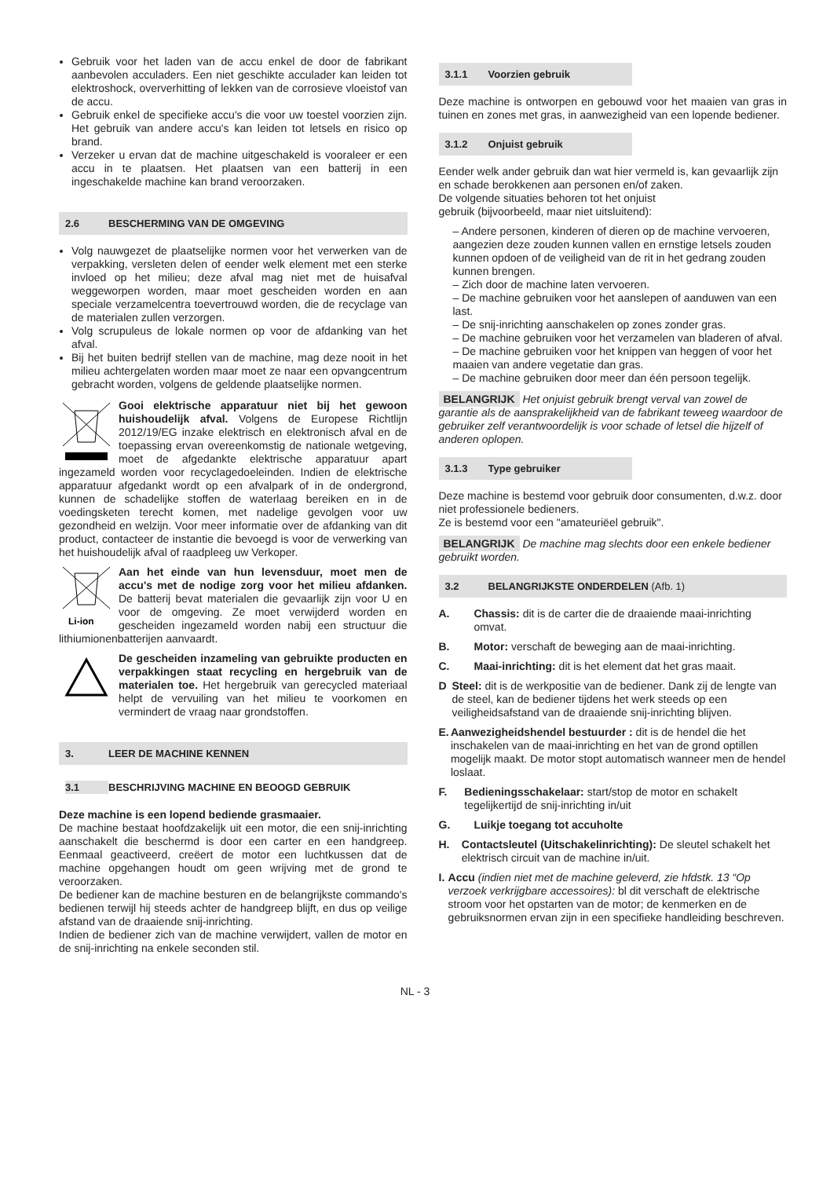Gebruik voor het laden van de accu enkel de door de fabrikant aanbevolen acculaders. Een niet geschikte acculader kan leiden tot elektroshock, oververhitting of lekken van de corrosieve vloeistof van de accu.
Gebruik enkel de specifieke accu's die voor uw toestel voorzien zijn. Het gebruik van andere accu's kan leiden tot letsels en risico op brand.
Verzeker u ervan dat de machine uitgeschakeld is vooraleer er een accu in te plaatsen. Het plaatsen van een batterij in een ingeschakelde machine kan brand veroorzaken.
2.6 BESCHERMING VAN DE OMGEVING
Volg nauwgezet de plaatselijke normen voor het verwerken van de verpakking, versleten delen of eender welk element met een sterke invloed op het milieu; deze afval mag niet met de huisafval weggeworpen worden, maar moet gescheiden worden en aan speciale verzamelcentra toevertrouwd worden, die de recyclage van de materialen zullen verzorgen.
Volg scrupuleus de lokale normen op voor de afdanking van het afval.
Bij het buiten bedrijf stellen van de machine, mag deze nooit in het milieu achtergelaten worden maar moet ze naar een opvangcentrum gebracht worden, volgens de geldende plaatselijke normen.
Gooi elektrische apparatuur niet bij het gewoon huishoudelijk afval. Volgens de Europese Richtlijn 2012/19/EG inzake elektrisch en elektronisch afval en de toepassing ervan overeenkomstig de nationale wetgeving, moet de afgedankte elektrische apparatuur apart ingezameld worden voor recyclagedoeleinden. Indien de elektrische apparatuur afgedankt wordt op een afvalpark of in de ondergrond, kunnen de schadelijke stoffen de waterlaag bereiken en in de voedingsketen terecht komen, met nadelige gevolgen voor uw gezondheid en welzijn. Voor meer informatie over de afdanking van dit product, contacteer de instantie die bevoegd is voor de verwerking van het huishoudelijk afval of raadpleeg uw Verkoper.
Li-ion
Aan het einde van hun levensduur, moet men de accu's met de nodige zorg voor het milieu afdanken. De batterij bevat materialen die gevaarlijk zijn voor U en voor de omgeving. Ze moet verwijderd worden en gescheiden ingezameld worden nabij een structuur die lithiumionenbatterijen aanvaardt.
De gescheiden inzameling van gebruikte producten en verpakkingen staat recycling en hergebruik van de materialen toe. Het hergebruik van gerecycled materiaal helpt de vervuiling van het milieu te voorkomen en vermindert de vraag naar grondstoffen.
3. LEER DE MACHINE KENNEN
3.1 BESCHRIJVING MACHINE EN BEOOGD GEBRUIK
Deze machine is een lopend bediende grasmaaier.
De machine bestaat hoofdzakelijk uit een motor, die een snij-inrichting aanschakelt die beschermd is door een carter en een handgreep. Eenmaal geactiveerd, creëert de motor een luchtkussen dat de machine opgehangen houdt om geen wrijving met de grond te veroorzaken.
De bediener kan de machine besturen en de belangrijkste commando's bedienen terwijl hij steeds achter de handgreep blijft, en dus op veilige afstand van de draaiende snij-inrichting.
Indien de bediener zich van de machine verwijdert, vallen de motor en de snij-inrichting na enkele seconden stil.
3.1.1 Voorzien gebruik
Deze machine is ontworpen en gebouwd voor het maaien van gras in tuinen en zones met gras, in aanwezigheid van een lopende bediener.
3.1.2 Onjuist gebruik
Eender welk ander gebruik dan wat hier vermeld is, kan gevaarlijk zijn en schade berokkenen aan personen en/of zaken.
De volgende situaties behoren tot het onjuist
gebruik (bijvoorbeeld, maar niet uitsluitend):
– Andere personen, kinderen of dieren op de machine vervoeren, aangezien deze zouden kunnen vallen en ernstige letsels zouden kunnen opdoen of de veiligheid van de rit in het gedrang zouden kunnen brengen.
– Zich door de machine laten vervoeren.
– De machine gebruiken voor het aanslepen of aanduwen van een last.
– De snij-inrichting aanschakelen op zones zonder gras.
– De machine gebruiken voor het verzamelen van bladeren of afval.
– De machine gebruiken voor het knippen van heggen of voor het maaien van andere vegetatie dan gras.
– De machine gebruiken door meer dan één persoon tegelijk.
BELANGRIJK Het onjuist gebruik brengt verval van zowel de garantie als de aansprakelijkheid van de fabrikant teweeg waardoor de gebruiker zelf verantwoordelijk is voor schade of letsel die hijzelf of anderen oplopen.
3.1.3 Type gebruiker
Deze machine is bestemd voor gebruik door consumenten, d.w.z. door niet professionele bedieners.
Ze is bestemd voor een "amateuriëel gebruik".
BELANGRIJK De machine mag slechts door een enkele bediener gebruikt worden.
3.2 BELANGRIJKSTE ONDERDELEN (Afb. 1)
A. Chassis: dit is de carter die de draaiende maai-inrichting omvat.
B. Motor: verschaft de beweging aan de maai-inrichting.
C. Maai-inrichting: dit is het element dat het gras maait.
D Steel: dit is de werkpositie van de bediener. Dank zij de lengte van de steel, kan de bediener tijdens het werk steeds op een veiligheidsafstand van de draaiende snij-inrichting blijven.
E. Aanwezigheidshendel bestuurder : dit is de hendel die het inschakelen van de maai-inrichting en het van de grond optillen mogelijk maakt. De motor stopt automatisch wanneer men de hendel loslaat.
F. Bedieningsschakelaar: start/stop de motor en schakelt tegelijkertijd de snij-inrichting in/uit
G. Luikje toegang tot accuholte
H. Contactsleutel (Uitschakelinrichting): De sleutel schakelt het elektrisch circuit van de machine in/uit.
I. Accu (indien niet met de machine geleverd, zie hfdstk. 13 “Op verzoek verkrijgbare accessoires): bl dit verschaft de elektrische stroom voor het opstarten van de motor; de kenmerken en de gebruiksnormen ervan zijn in een specifieke handleiding beschreven.
NL - 3